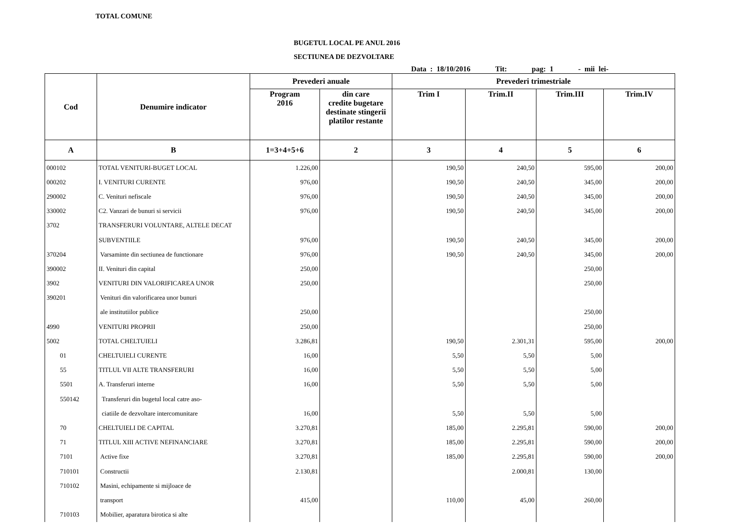TOTAL COMUNE
BUGETUL LOCAL PE ANUL 2016
SECTIUNEA DE DEZVOLTARE
Data : 18/10/2016 Tit: pag: 1 - mii lei-
| Cod | Denumire indicator | Prevederi anuale | | Prevederi trimestriale | | | |
| --- | --- | --- | --- | --- | --- | --- | --- |
| | | Program 2016 | din care credite bugetare destinate stingerii platilor restante | Trim I | Trim.II | Trim.III | Trim.IV |
| A | B | 1=3+4+5+6 | 2 | 3 | 4 | 5 | 6 |
| 000102 | TOTAL VENITURI-BUGET LOCAL | 1.226,00 | | 190,50 | 240,50 | 595,00 | 200,00 |
| 000202 | I. VENITURI CURENTE | 976,00 | | 190,50 | 240,50 | 345,00 | 200,00 |
| 290002 | C. Venituri nefiscale | 976,00 | | 190,50 | 240,50 | 345,00 | 200,00 |
| 330002 | C2. Vanzari de bunuri si servicii | 976,00 | | 190,50 | 240,50 | 345,00 | 200,00 |
| 3702 | TRANSFERURI VOLUNTARE, ALTELE DECAT | | | | | | |
| | SUBVENTIILE | 976,00 | | 190,50 | 240,50 | 345,00 | 200,00 |
| 370204 | Varsaminte din sectiunea de functionare | 976,00 | | 190,50 | 240,50 | 345,00 | 200,00 |
| 390002 | II. Venituri din capital | 250,00 | | | | 250,00 | |
| 3902 | VENITURI DIN VALORIFICAREA UNOR | 250,00 | | | | 250,00 | |
| 390201 | Venituri din valorificarea unor bunuri | | | | | | |
| | ale institutiilor publice | 250,00 | | | | 250,00 | |
| 4990 | VENITURI PROPRII | 250,00 | | | | 250,00 | |
| 5002 | TOTAL CHELTUIELI | 3.286,81 | | 190,50 | 2.301,31 | 595,00 | 200,00 |
| 01 | CHELTUIELI CURENTE | 16,00 | | 5,50 | 5,50 | 5,00 | |
| 55 | TITLUL VII ALTE TRANSFERURI | 16,00 | | 5,50 | 5,50 | 5,00 | |
| 5501 | A. Transferuri interne | 16,00 | | 5,50 | 5,50 | 5,00 | |
| 550142 | Transferuri din bugetul local catre aso- | | | | | | |
| | ciatiile de dezvoltare intercomunitare | 16,00 | | 5,50 | 5,50 | 5,00 | |
| 70 | CHELTUIELI DE CAPITAL | 3.270,81 | | 185,00 | 2.295,81 | 590,00 | 200,00 |
| 71 | TITLUL XIII ACTIVE NEFINANCIARE | 3.270,81 | | 185,00 | 2.295,81 | 590,00 | 200,00 |
| 7101 | Active fixe | 3.270,81 | | 185,00 | 2.295,81 | 590,00 | 200,00 |
| 710101 | Constructii | 2.130,81 | | | 2.000,81 | 130,00 | |
| 710102 | Masini, echipamente si mijloace de | | | | | | |
| | transport | 415,00 | | 110,00 | 45,00 | 260,00 | |
| 710103 | Mobilier, aparatura birotica si alte | | | | | | |